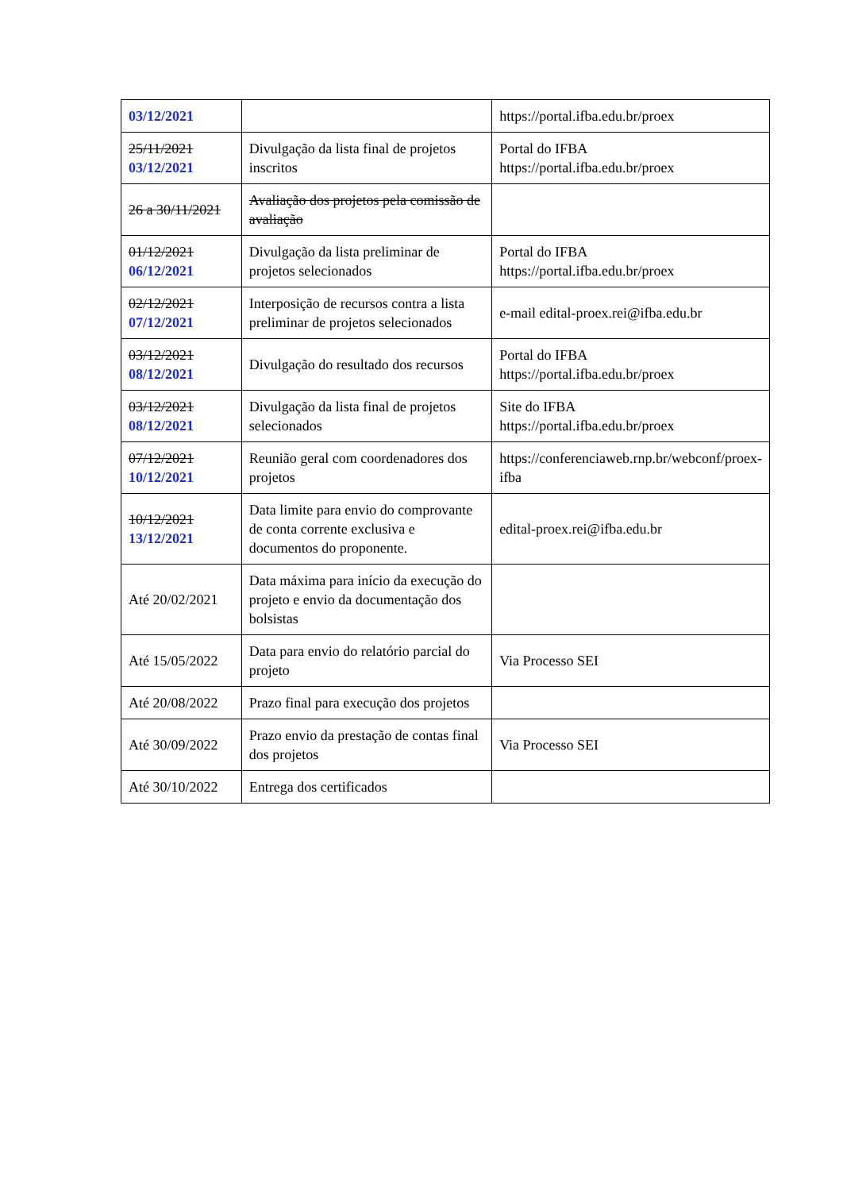| 03/12/2021 | | https://portal.ifba.edu.br/proex |
| 25/11/2021 03/12/2021 | Divulgação da lista final de projetos inscritos | Portal do IFBA https://portal.ifba.edu.br/proex |
| 26 a 30/11/2021 | Avaliação dos projetos pela comissão de avaliação | |
| 01/12/2021 06/12/2021 | Divulgação da lista preliminar de projetos selecionados | Portal do IFBA https://portal.ifba.edu.br/proex |
| 02/12/2021 07/12/2021 | Interposição de recursos contra a lista preliminar de projetos selecionados | e-mail edital-proex.rei@ifba.edu.br |
| 03/12/2021 08/12/2021 | Divulgação do resultado dos recursos | Portal do IFBA https://portal.ifba.edu.br/proex |
| 03/12/2021 08/12/2021 | Divulgação da lista final de projetos selecionados | Site do IFBA https://portal.ifba.edu.br/proex |
| 07/12/2021 10/12/2021 | Reunião geral com coordenadores dos projetos | https://conferenciaweb.rnp.br/webconf/proex-ifba |
| 10/12/2021 13/12/2021 | Data limite para envio do comprovante de conta corrente exclusiva e documentos do proponente. | edital-proex.rei@ifba.edu.br |
| Até 20/02/2021 | Data máxima para início da execução do projeto e envio da documentação dos bolsistas | |
| Até 15/05/2022 | Data para envio do relatório parcial do projeto | Via Processo SEI |
| Até 20/08/2022 | Prazo final para execução dos projetos | |
| Até 30/09/2022 | Prazo envio da prestação de contas final dos projetos | Via Processo SEI |
| Até 30/10/2022 | Entrega dos certificados | |